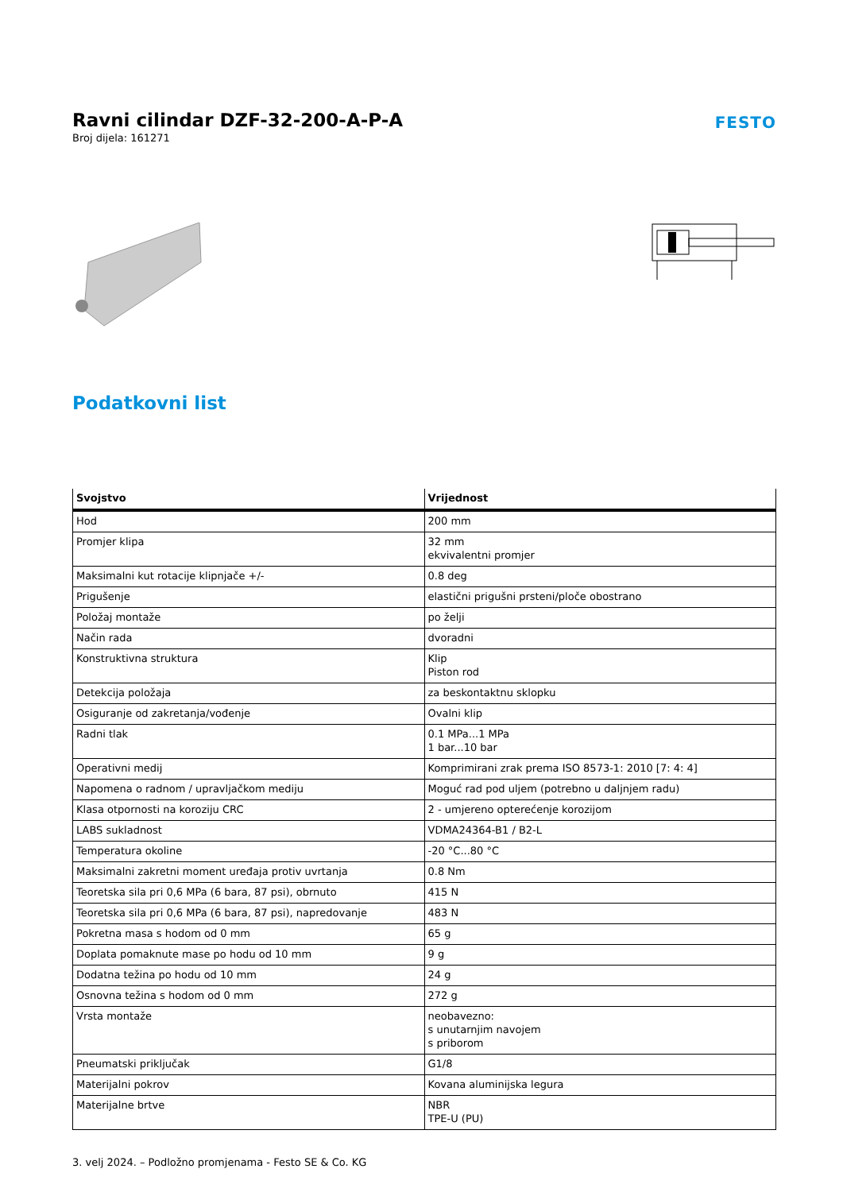Ravni cilindar DZF-32-200-A-P-A
Broj dijela: 161271
FESTO
Podatkovni list
| Svojstvo | Vrijednost |
| --- | --- |
| Hod | 200 mm |
| Promjer klipa | 32 mm ekvivalentni promjer |
| Maksimalni kut rotacije klipnjače +/- | 0.8 deg |
| Prigušenje | elastični prigušni prsteni/ploče obostrano |
| Položaj montaže | po želji |
| Način rada | dvoradni |
| Konstruktivna struktura | Klip Piston rod |
| Detekcija položaja | za beskontaktnu sklopku |
| Osiguranje od zakretanja/vođenje | Ovalni klip |
| Radni tlak | 0.1 MPa...1 MPa 1 bar...10 bar |
| Operativni medij | Komprimirani zrak prema ISO 8573-1: 2010 [7: 4: 4] |
| Napomena o radnom / upravljačkom mediju | Moguć rad pod uljem (potrebno u daljnjem radu) |
| Klasa otpornosti na koroziju CRC | 2 - umjereno opterećenje korozijom |
| LABS sukladnost | VDMA24364-B1 / B2-L |
| Temperatura okoline | -20 °C...80 °C |
| Maksimalni zakretni moment uređaja protiv uvrtanja | 0.8 Nm |
| Teoretska sila pri 0,6 MPa (6 bara, 87 psi), obrnuto | 415 N |
| Teoretska sila pri 0,6 MPa (6 bara, 87 psi), napredovanje | 483 N |
| Pokretna masa s hodom od 0 mm | 65 g |
| Doplata pomaknute mase po hodu od 10 mm | 9 g |
| Dodatna težina po hodu od 10 mm | 24 g |
| Osnovna težina s hodom od 0 mm | 272 g |
| Vrsta montaže | neobavezno: s unutarnjim navojem s priborom |
| Pneumatski priključak | G1/8 |
| Materijalni pokrov | Kovana aluminijska legura |
| Materijalne brtve | NBR TPE-U (PU) |
3. velj 2024. – Podložno promjenama - Festo SE & Co. KG